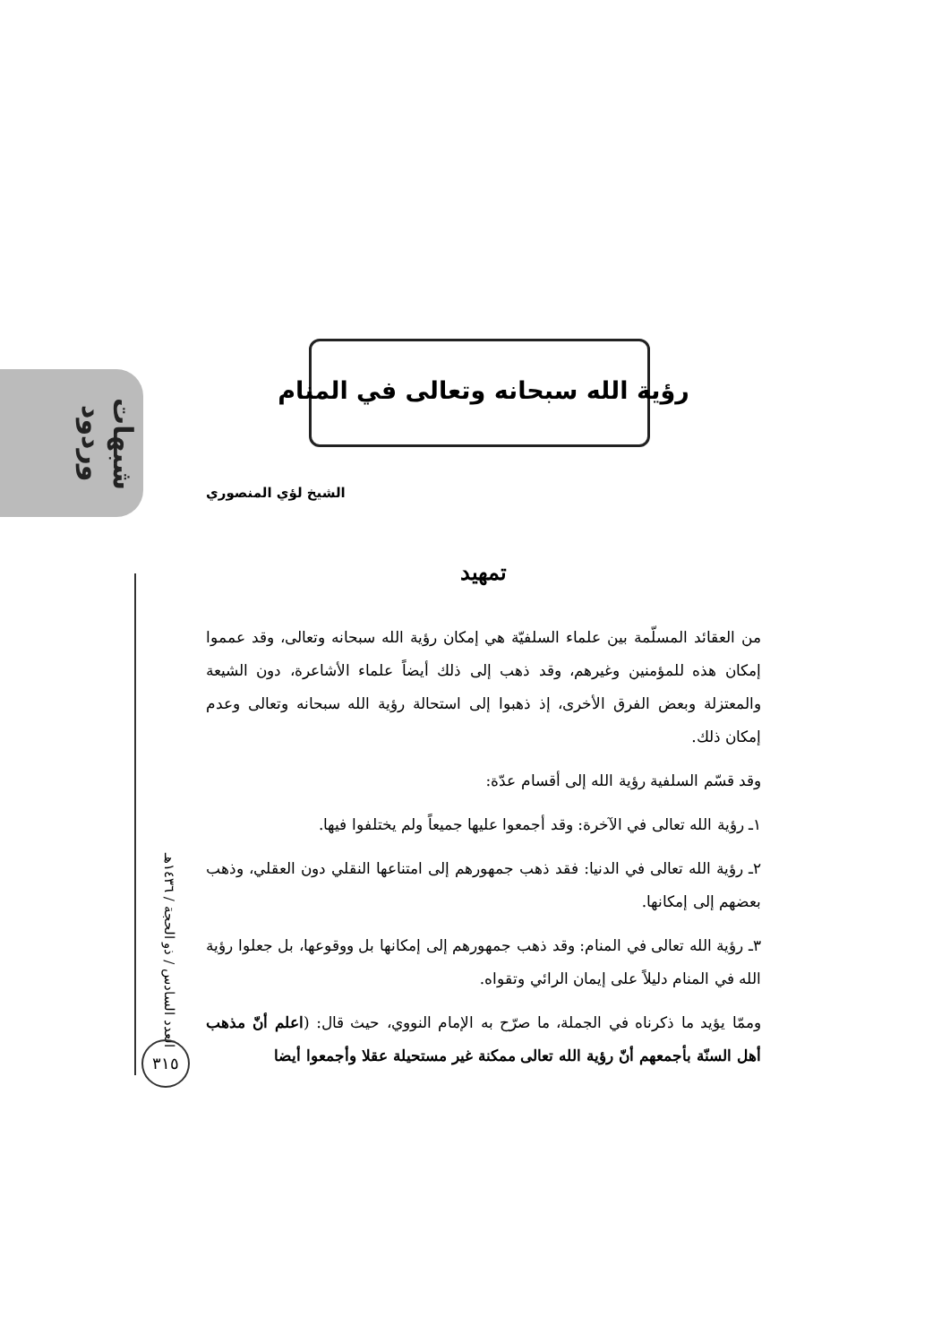شبهات وردود
العدد السادس / ذو الحجة / ١٤٣٦هـ
٣١٥
رؤية الله سبحانه وتعالى في المنام
الشيخ لؤي المنصوري
تمهيد
من العقائد المسلّمة بين علماء السلفيّة هي إمكان رؤية الله سبحانه وتعالى، وقد عمموا إمكان هذه للمؤمنين وغيرهم، وقد ذهب إلى ذلك أيضاً علماء الأشاعرة، دون الشيعة والمعتزلة وبعض الفرق الأخرى، إذ ذهبوا إلى استحالة رؤية الله سبحانه وتعالى وعدم إمكان ذلك.
وقد قسّم السلفية رؤية الله إلى أقسام عدّة:
١ـ رؤية الله تعالى في الآخرة: وقد أجمعوا عليها جميعاً ولم يختلفوا فيها.
٢ـ رؤية الله تعالى في الدنيا: فقد ذهب جمهورهم إلى امتناعها النقلي دون العقلي، وذهب بعضهم إلى إمكانها.
٣ـ رؤية الله تعالى في المنام: وقد ذهب جمهورهم إلى إمكانها بل ووقوعها، بل جعلوا رؤية الله في المنام دليلاً على إيمان الرائي وتقواه.
وممّا يؤيد ما ذكرناه في الجملة، ما صرّح به الإمام النووي، حيث قال: (اعلم أنّ مذهب أهل السنّة بأجمعهم أنّ رؤية الله تعالى ممكنة غير مستحيلة عقلا وأجمعوا أيضا